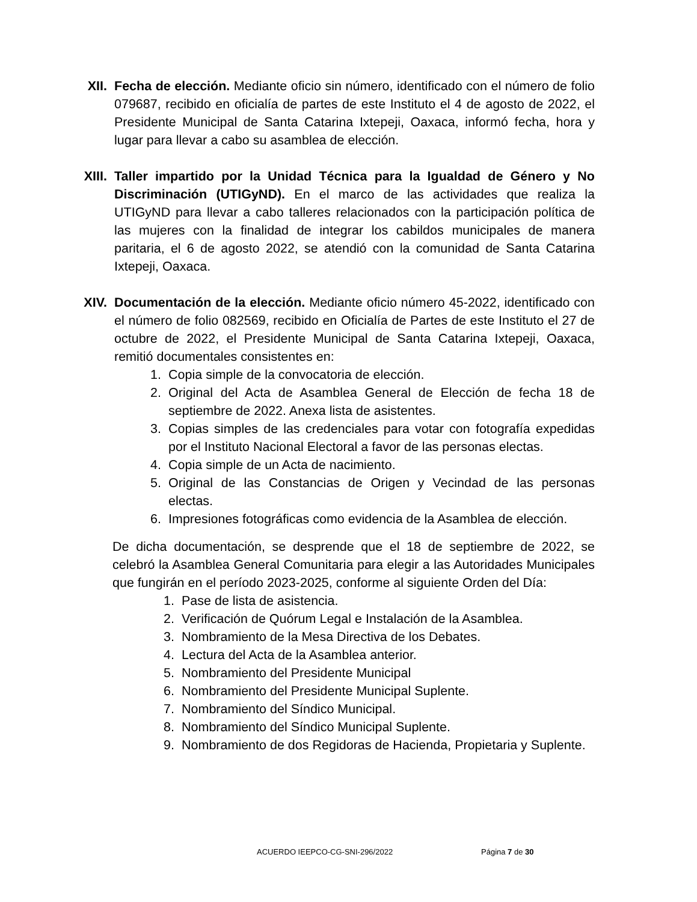XII. Fecha de elección. Mediante oficio sin número, identificado con el número de folio 079687, recibido en oficialía de partes de este Instituto el 4 de agosto de 2022, el Presidente Municipal de Santa Catarina Ixtepeji, Oaxaca, informó fecha, hora y lugar para llevar a cabo su asamblea de elección.
XIII. Taller impartido por la Unidad Técnica para la Igualdad de Género y No Discriminación (UTIGyND). En el marco de las actividades que realiza la UTIGyND para llevar a cabo talleres relacionados con la participación política de las mujeres con la finalidad de integrar los cabildos municipales de manera paritaria, el 6 de agosto 2022, se atendió con la comunidad de Santa Catarina Ixtepeji, Oaxaca.
XIV. Documentación de la elección. Mediante oficio número 45-2022, identificado con el número de folio 082569, recibido en Oficialía de Partes de este Instituto el 27 de octubre de 2022, el Presidente Municipal de Santa Catarina Ixtepeji, Oaxaca, remitió documentales consistentes en:
1. Copia simple de la convocatoria de elección.
2. Original del Acta de Asamblea General de Elección de fecha 18 de septiembre de 2022. Anexa lista de asistentes.
3. Copias simples de las credenciales para votar con fotografía expedidas por el Instituto Nacional Electoral a favor de las personas electas.
4. Copia simple de un Acta de nacimiento.
5. Original de las Constancias de Origen y Vecindad de las personas electas.
6. Impresiones fotográficas como evidencia de la Asamblea de elección.
De dicha documentación, se desprende que el 18 de septiembre de 2022, se celebró la Asamblea General Comunitaria para elegir a las Autoridades Municipales que fungirán en el período 2023-2025, conforme al siguiente Orden del Día:
1. Pase de lista de asistencia.
2. Verificación de Quórum Legal e Instalación de la Asamblea.
3. Nombramiento de la Mesa Directiva de los Debates.
4. Lectura del Acta de la Asamblea anterior.
5. Nombramiento del Presidente Municipal
6. Nombramiento del Presidente Municipal Suplente.
7. Nombramiento del Síndico Municipal.
8. Nombramiento del Síndico Municipal Suplente.
9. Nombramiento de dos Regidoras de Hacienda, Propietaria y Suplente.
ACUERDO IEEPCO-CG-SNI-296/2022 Página 7 de 30